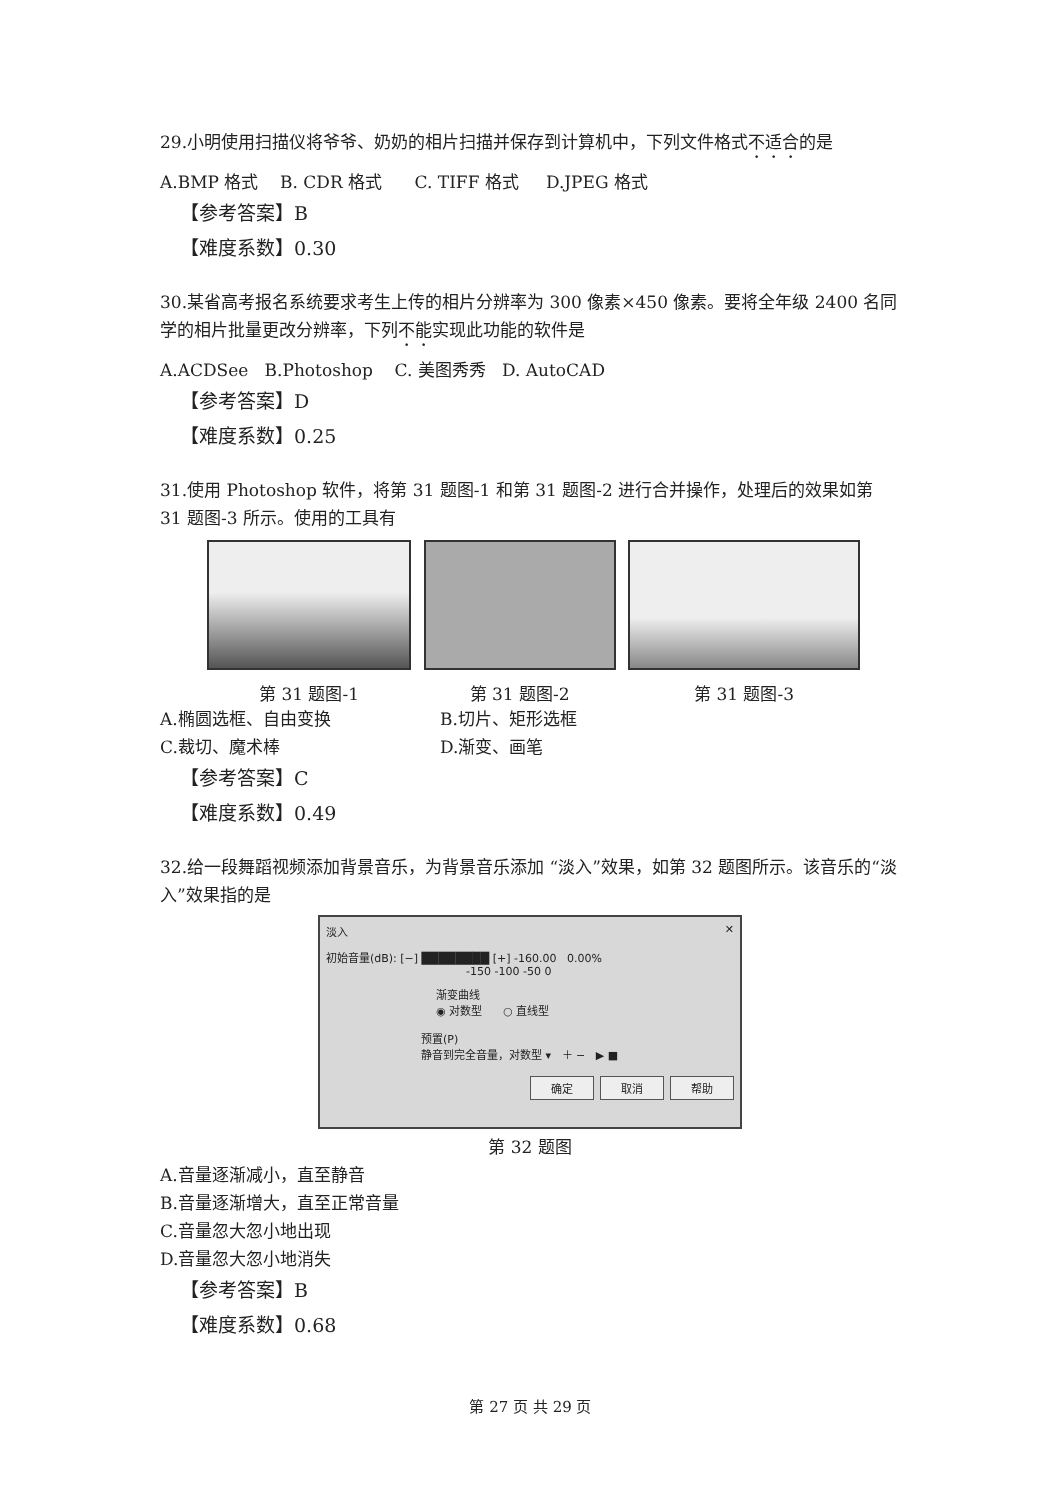29.小明使用扫描仪将爷爷、奶奶的相片扫描并保存到计算机中，下列文件格式不适合的是
A.BMP 格式 B. CDR 格式 C. TIFF 格式 D.JPEG 格式
【参考答案】B
【难度系数】0.30
30.某省高考报名系统要求考生上传的相片分辨率为 300 像素×450 像素。要将全年级 2400 名同学的相片批量更改分辨率，下列不能实现此功能的软件是
A.ACDSee B.Photoshop C. 美图秀秀 D. AutoCAD
【参考答案】D
【难度系数】0.25
31.使用 Photoshop 软件，将第 31 题图-1 和第 31 题图-2 进行合并操作，处理后的效果如第 31 题图-3 所示。使用的工具有
第 31 题图-1 第 31 题图-2 第 31 题图-3
A.椭圆选框、自由变换 B.切片、矩形选框 C.裁切、魔术棒 D.渐变、画笔
【参考答案】C
【难度系数】0.49
32.给一段舞蹈视频添加背景音乐，为背景音乐添加 “淡入”效果，如第 32 题图所示。该音乐的“淡入”效果指的是
淡入 ✕
初始音量(dB): [−] ████████ [+] -160.00 0.00%
-150 -100 -50 0
渐变曲线
◉ 对数型 ○ 直线型
预置(P)
静音到完全音量，对数型 ▾ ＋ − ▶ ■
确定 取消 帮助
第 32 题图
A.音量逐渐减小，直至静音
B.音量逐渐增大，直至正常音量
C.音量忽大忽小地出现
D.音量忽大忽小地消失
【参考答案】B
【难度系数】0.68
第 27 页 共 29 页